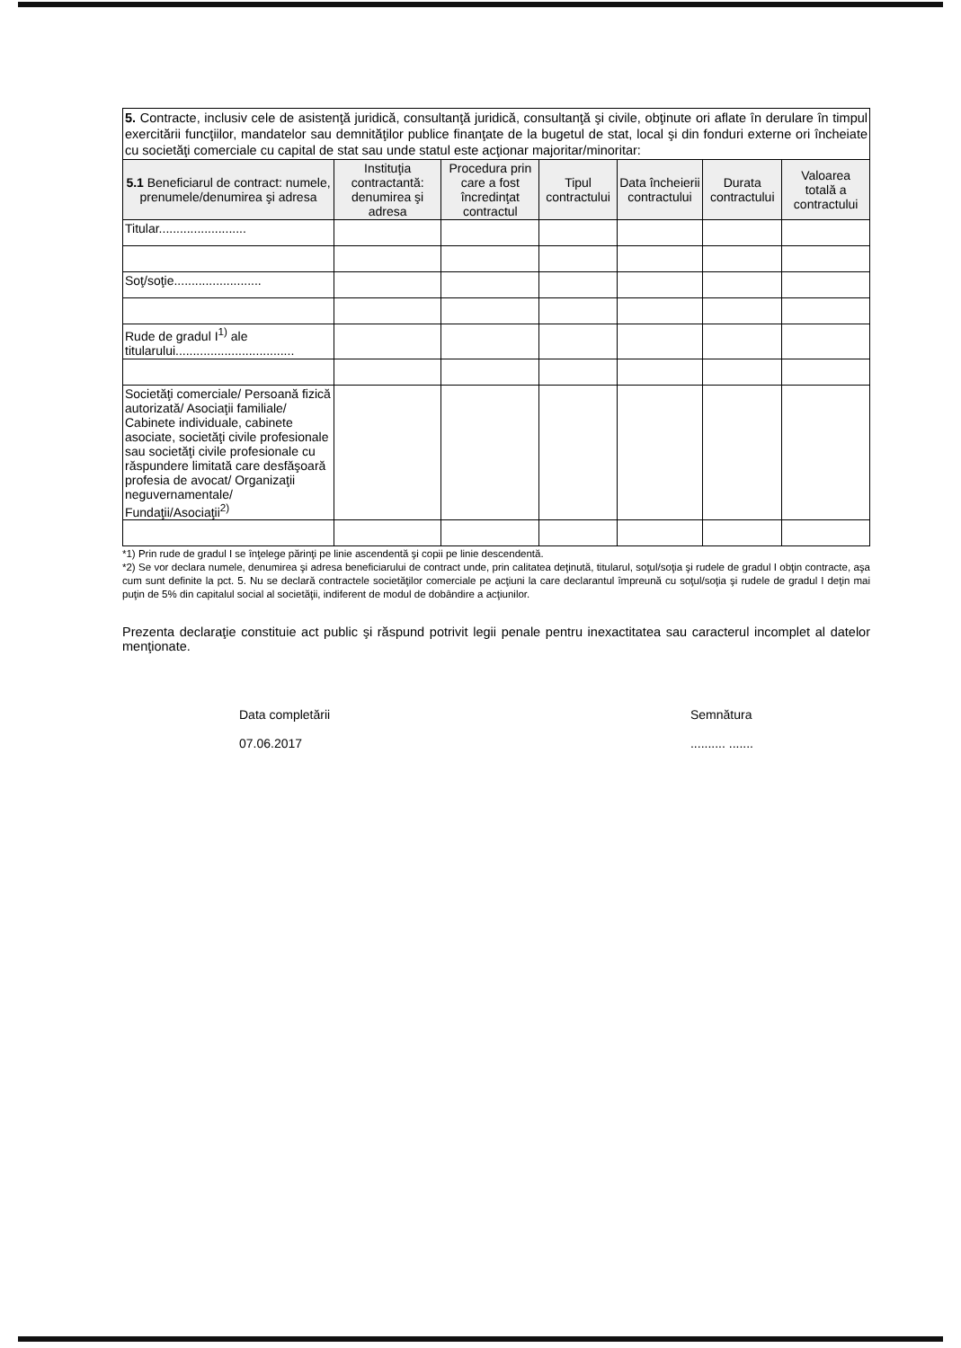| 5. Contracte, inclusiv cele de asistenţă juridică, consultanţă juridică, consultanţă şi civile, obţinute ori aflate în derulare în timpul exercitării funcţiilor, mandatelor sau demnităţilor publice finanţate de la bugetul de stat, local şi din fonduri externe ori încheiate cu societăţi comerciale cu capital de stat sau unde statul este acţionar majoritar/minoritar: | | | | | | |
| 5.1 Beneficiarul de contract: numele, prenumele/denumirea şi adresa | Instituţia contractantă: denumirea şi adresa | Procedura prin care a fost încredinţat contractul | Tipul contractului | Data încheierii contractului | Durata contractului | Valoarea totală a contractului |
| Titular......................... | | | | | | |
| Soţ/soţie......................... | | | | | | |
| Rude de gradul I<sup>1)</sup> ale titularului.................................. | | | | | | |
| Societăţi comerciale/ Persoană fizică autorizată/ Asociaţii familiale/ Cabinete individuale, cabinete asociate, societăţi civile profesionale sau societăţi civile profesionale cu răspundere limitată care desfăşoară profesia de avocat/ Organizaţii neguvernamentale/ Fundaţii/Asociaţii<sup>2)</sup> | | | | | | |
*1) Prin rude de gradul I se înţelege părinţi pe linie ascendentă şi copii pe linie descendentă.
*2) Se vor declara numele, denumirea şi adresa beneficiarului de contract unde, prin calitatea deţinută, titularul, soţul/soţia şi rudele de gradul I obţin contracte, aşa cum sunt definite la pct. 5. Nu se declară contractele societăţilor comerciale pe acţiuni la care declarantul împreună cu soţul/soţia şi rudele de gradul I deţin mai puţin de 5% din capitalul social al societăţii, indiferent de modul de dobândire a acţiunilor.
Prezenta declaraţie constituie act public şi răspund potrivit legii penale pentru inexactitatea sau caracterul incomplet al datelor menţionate.
Data completării
07.06.2017
Semnătura
.......... .......